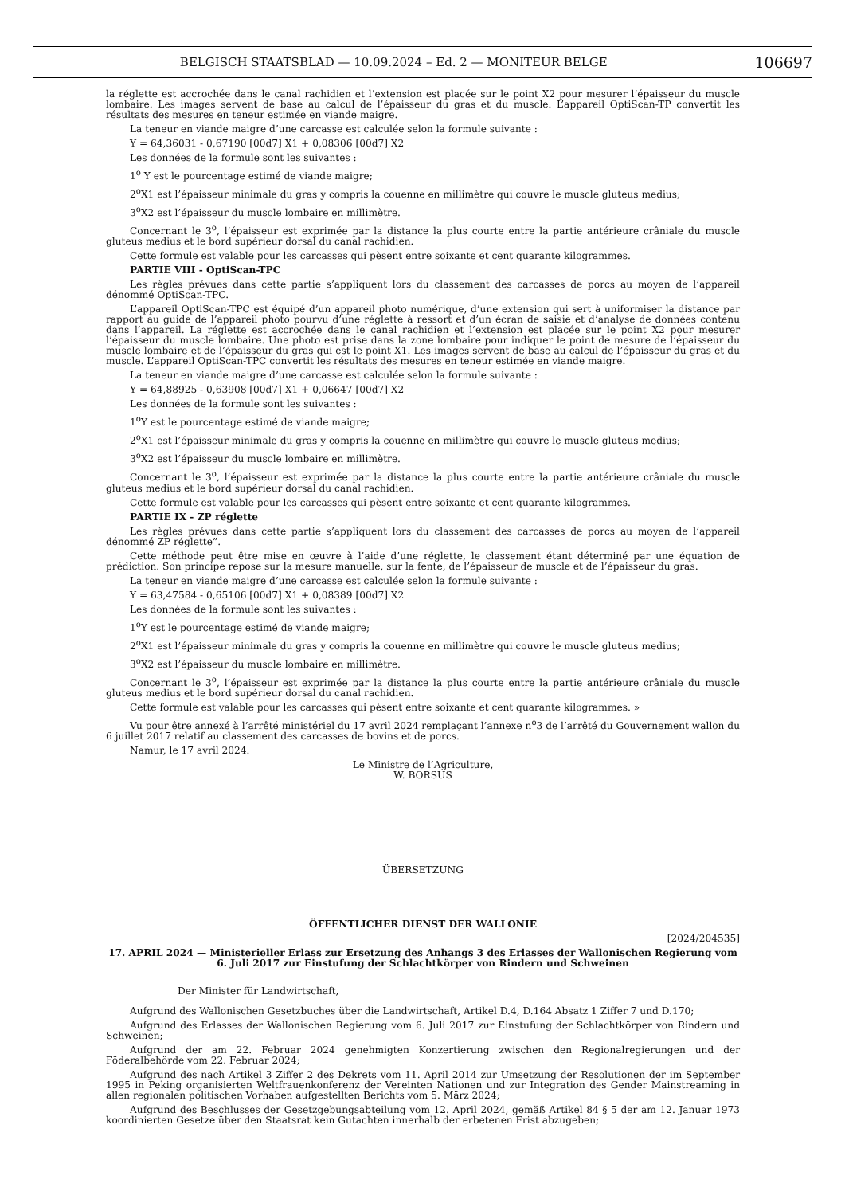BELGISCH STAATSBLAD — 10.09.2024 – Ed. 2 — MONITEUR BELGE 106697
la réglette est accrochée dans le canal rachidien et l’extension est placée sur le point X2 pour mesurer l’épaisseur du muscle lombaire. Les images servent de base au calcul de l’épaisseur du gras et du muscle. L’appareil OptiScan-TP convertit les résultats des mesures en teneur estimée en viande maigre.
La teneur en viande maigre d’une carcasse est calculée selon la formule suivante :
Y = 64,36031 - 0,67190 [00d7] X1 + 0,08306 [00d7] X2
Les données de la formule sont les suivantes :
1<sup>o</sup> Y est le pourcentage estimé de viande maigre;
2<sup>o</sup>X1 est l’épaisseur minimale du gras y compris la couenne en millimètre qui couvre le muscle gluteus medius;
3<sup>o</sup>X2 est l’épaisseur du muscle lombaire en millimètre.
Concernant le 3<sup>o</sup>, l’épaisseur est exprimée par la distance la plus courte entre la partie antérieure crâniale du muscle gluteus medius et le bord supérieur dorsal du canal rachidien.
Cette formule est valable pour les carcasses qui pèsent entre soixante et cent quarante kilogrammes.
PARTIE VIII - OptiScan-TPC
Les règles prévues dans cette partie s’appliquent lors du classement des carcasses de porcs au moyen de l’appareil dénommé OptiScan-TPC.
L’appareil OptiScan-TPC est équipé d’un appareil photo numérique, d’une extension qui sert à uniformiser la distance par rapport au guide de l’appareil photo pourvu d’une réglette à ressort et d’un écran de saisie et d’analyse de données contenu dans l’appareil. La réglette est accrochée dans le canal rachidien et l’extension est placée sur le point X2 pour mesurer l’épaisseur du muscle lombaire. Une photo est prise dans la zone lombaire pour indiquer le point de mesure de l’épaisseur du muscle lombaire et de l’épaisseur du gras qui est le point X1. Les images servent de base au calcul de l’épaisseur du gras et du muscle. L’appareil OptiScan-TPC convertit les résultats des mesures en teneur estimée en viande maigre.
La teneur en viande maigre d’une carcasse est calculée selon la formule suivante :
Y = 64,88925 - 0,63908 [00d7] X1 + 0,06647 [00d7] X2
Les données de la formule sont les suivantes :
1<sup>o</sup>Y est le pourcentage estimé de viande maigre;
2<sup>o</sup>X1 est l’épaisseur minimale du gras y compris la couenne en millimètre qui couvre le muscle gluteus medius;
3<sup>o</sup>X2 est l’épaisseur du muscle lombaire en millimètre.
Concernant le 3<sup>o</sup>, l’épaisseur est exprimée par la distance la plus courte entre la partie antérieure crâniale du muscle gluteus medius et le bord supérieur dorsal du canal rachidien.
Cette formule est valable pour les carcasses qui pèsent entre soixante et cent quarante kilogrammes.
PARTIE IX - ZP réglette
Les règles prévues dans cette partie s’appliquent lors du classement des carcasses de porcs au moyen de l’appareil dénommé ZP réglette”.
Cette méthode peut être mise en œuvre à l’aide d’une réglette, le classement étant déterminé par une équation de prédiction. Son principe repose sur la mesure manuelle, sur la fente, de l’épaisseur de muscle et de l’épaisseur du gras.
La teneur en viande maigre d’une carcasse est calculée selon la formule suivante :
Y = 63,47584 - 0,65106 [00d7] X1 + 0,08389 [00d7] X2
Les données de la formule sont les suivantes :
1<sup>o</sup>Y est le pourcentage estimé de viande maigre;
2<sup>o</sup>X1 est l’épaisseur minimale du gras y compris la couenne en millimètre qui couvre le muscle gluteus medius;
3<sup>o</sup>X2 est l’épaisseur du muscle lombaire en millimètre.
Concernant le 3<sup>o</sup>, l’épaisseur est exprimée par la distance la plus courte entre la partie antérieure crâniale du muscle gluteus medius et le bord supérieur dorsal du canal rachidien.
Cette formule est valable pour les carcasses qui pèsent entre soixante et cent quarante kilogrammes. »
Vu pour être annexé à l’arrêté ministériel du 17 avril 2024 remplaçant l’annexe n<sup>o</sup>3 de l’arrêté du Gouvernement wallon du 6 juillet 2017 relatif au classement des carcasses de bovins et de porcs.
Namur, le 17 avril 2024.
Le Ministre de l’Agriculture,
W. BORSUS
ÜBERSETZUNG
ÖFFENTLICHER DIENST DER WALLONIE
[2024/204535]
17. APRIL 2024 — Ministerieller Erlass zur Ersetzung des Anhangs 3 des Erlasses der Wallonischen Regierung vom 6. Juli 2017 zur Einstufung der Schlachtkörper von Rindern und Schweinen
Der Minister für Landwirtschaft,
Aufgrund des Wallonischen Gesetzbuches über die Landwirtschaft, Artikel D.4, D.164 Absatz 1 Ziffer 7 und D.170;
Aufgrund des Erlasses der Wallonischen Regierung vom 6. Juli 2017 zur Einstufung der Schlachtkörper von Rindern und Schweinen;
Aufgrund der am 22. Februar 2024 genehmigten Konzertierung zwischen den Regionalregierungen und der Föderalbehörde vom 22. Februar 2024;
Aufgrund des nach Artikel 3 Ziffer 2 des Dekrets vom 11. April 2014 zur Umsetzung der Resolutionen der im September 1995 in Peking organisierten Weltfrauenkonferenz der Vereinten Nationen und zur Integration des Gender Mainstreaming in allen regionalen politischen Vorhaben aufgestellten Berichts vom 5. März 2024;
Aufgrund des Beschlusses der Gesetzgebungsabteilung vom 12. April 2024, gemäß Artikel 84 § 5 der am 12. Januar 1973 koordinierten Gesetze über den Staatsrat kein Gutachten innerhalb der erbetenen Frist abzugeben;